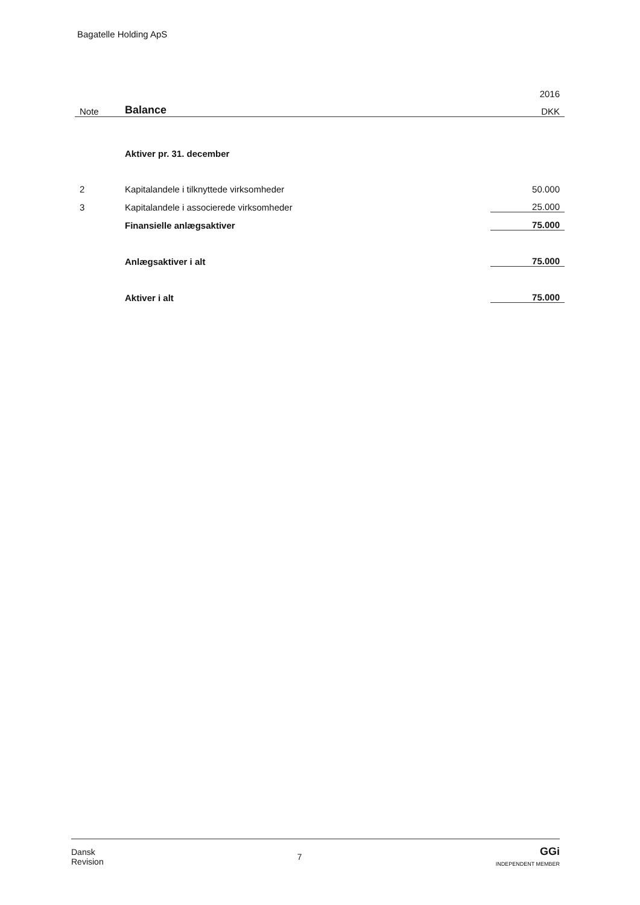Bagatelle Holding ApS
| | | 2016 |
| Note | Balance | DKK |
| | Aktiver pr. 31. december | |
| 2 | Kapitalandele i tilknyttede virksomheder | 50.000 |
| 3 | Kapitalandele i associerede virksomheder | 25.000 |
| | Finansielle anlægsaktiver | 75.000 |
| | Anlægsaktiver i alt | 75.000 |
| | Aktiver i alt | 75.000 |
Dansk
Revision
7
GGi
INDEPENDENT MEMBER